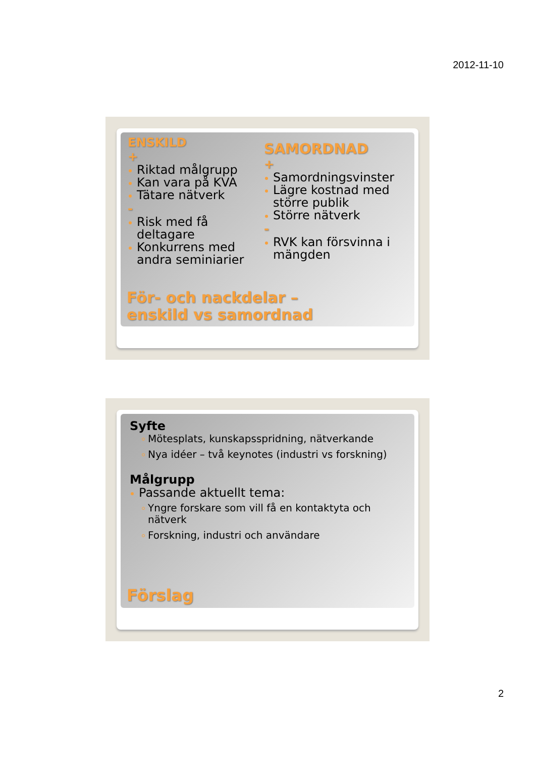2012-11-10
ENSKILD
+
Riktad målgrupp
Kan vara på KVA
Tätare nätverk
-
Risk med få deltagare
Konkurrens med andra seminiarier
SAMORDNAD
+
Samordningsvinster
Lägre kostnad med större publik
Större nätverk
-
RVK kan försvinna i mängden
För- och nackdelar –
enskild vs samordnad
Syfte
Mötesplats, kunskapsspridning, nätverkande
Nya idéer – två keynotes (industri vs forskning)
Målgrupp
Passande aktuellt tema:
Yngre forskare som vill få en kontaktyta och nätverk
Forskning, industri och användare
Förslag
2